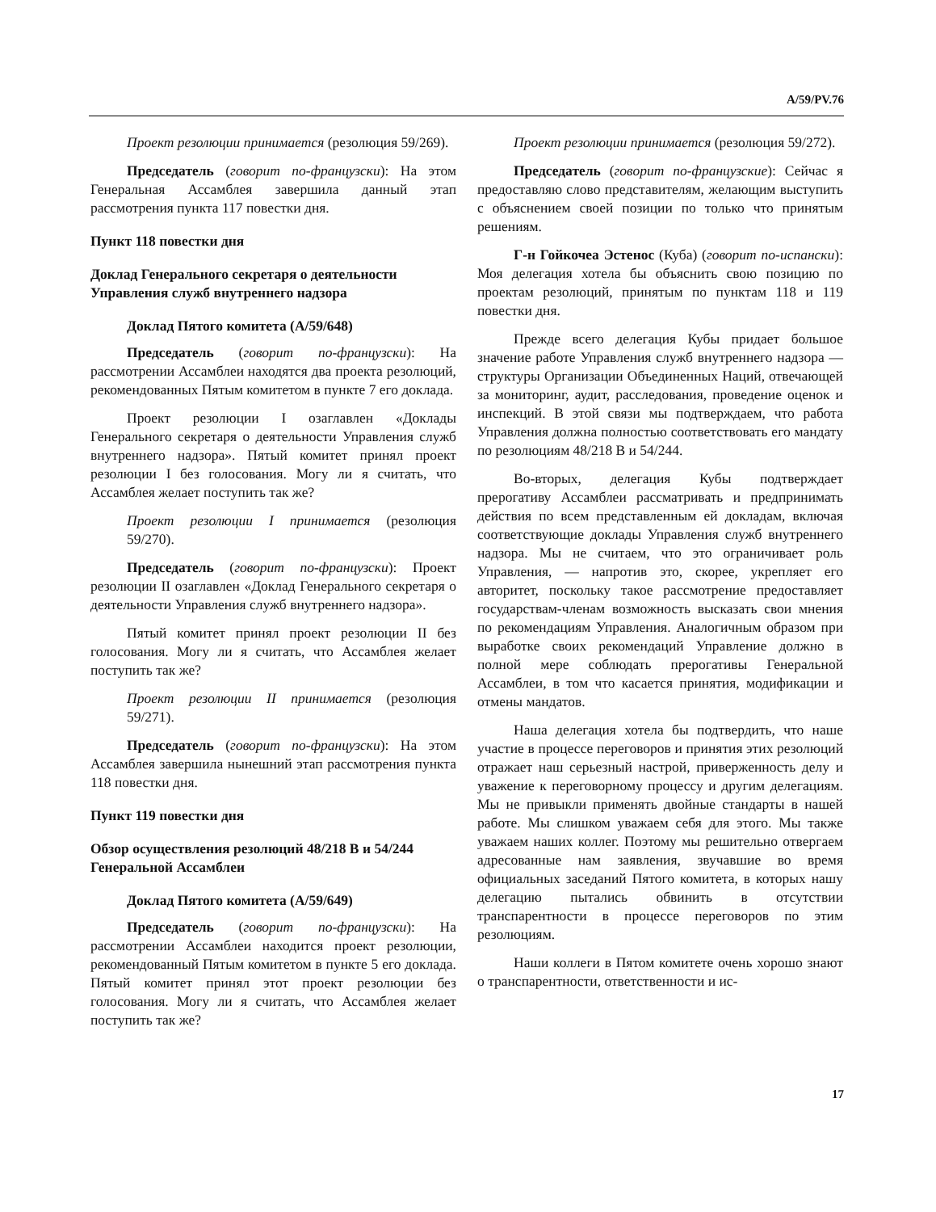A/59/PV.76
Проект резолюции принимается (резолюция 59/269).
Председатель (говорит по-французски): На этом Генеральная Ассамблея завершила данный этап рассмотрения пункта 117 повестки дня.
Пункт 118 повестки дня
Доклад Генерального секретаря о деятельности Управления служб внутреннего надзора
Доклад Пятого комитета (A/59/648)
Председатель (говорит по-французски): На рассмотрении Ассамблеи находятся два проекта резолюций, рекомендованных Пятым комитетом в пункте 7 его доклада.
Проект резолюции I озаглавлен «Доклады Генерального секретаря о деятельности Управления служб внутреннего надзора». Пятый комитет принял проект резолюции I без голосования. Могу ли я считать, что Ассамблея желает поступить так же?
Проект резолюции I принимается (резолюция 59/270).
Председатель (говорит по-французски): Проект резолюции II озаглавлен «Доклад Генерального секретаря о деятельности Управления служб внутреннего надзора».
Пятый комитет принял проект резолюции II без голосования. Могу ли я считать, что Ассамблея желает поступить так же?
Проект резолюции II принимается (резолюция 59/271).
Председатель (говорит по-французски): На этом Ассамблея завершила нынешний этап рассмотрения пункта 118 повестки дня.
Пункт 119 повестки дня
Обзор осуществления резолюций 48/218 B и 54/244 Генеральной Ассамблеи
Доклад Пятого комитета (A/59/649)
Председатель (говорит по-французски): На рассмотрении Ассамблеи находится проект резолюции, рекомендованный Пятым комитетом в пункте 5 его доклада. Пятый комитет принял этот проект резолюции без голосования. Могу ли я считать, что Ассамблея желает поступить так же?
Проект резолюции принимается (резолюция 59/272).
Председатель (говорит по-французские): Сейчас я предоставляю слово представителям, желающим выступить с объяснением своей позиции по только что принятым решениям.
Г-н Гойкочеа Эстенос (Куба) (говорит по-испански): Моя делегация хотела бы объяснить свою позицию по проектам резолюций, принятым по пунктам 118 и 119 повестки дня.
Прежде всего делегация Кубы придает большое значение работе Управления служб внутреннего надзора — структуры Организации Объединенных Наций, отвечающей за мониторинг, аудит, расследования, проведение оценок и инспекций. В этой связи мы подтверждаем, что работа Управления должна полностью соответствовать его мандату по резолюциям 48/218 B и 54/244.
Во-вторых, делегация Кубы подтверждает прерогативу Ассамблеи рассматривать и предпринимать действия по всем представленным ей докладам, включая соответствующие доклады Управления служб внутреннего надзора. Мы не считаем, что это ограничивает роль Управления, — напротив это, скорее, укрепляет его авторитет, поскольку такое рассмотрение предоставляет государствам-членам возможность высказать свои мнения по рекомендациям Управления. Аналогичным образом при выработке своих рекомендаций Управление должно в полной мере соблюдать прерогативы Генеральной Ассамблеи, в том что касается принятия, модификации и отмены мандатов.
Наша делегация хотела бы подтвердить, что наше участие в процессе переговоров и принятия этих резолюций отражает наш серьезный настрой, приверженность делу и уважение к переговорному процессу и другим делегациям. Мы не привыкли применять двойные стандарты в нашей работе. Мы слишком уважаем себя для этого. Мы также уважаем наших коллег. Поэтому мы решительно отвергаем адресованные нам заявления, звучавшие во время официальных заседаний Пятого комитета, в которых нашу делегацию пытались обвинить в отсутствии транспарентности в процессе переговоров по этим резолюциям.
Наши коллеги в Пятом комитете очень хорошо знают о транспарентности, ответственности и ис-
17